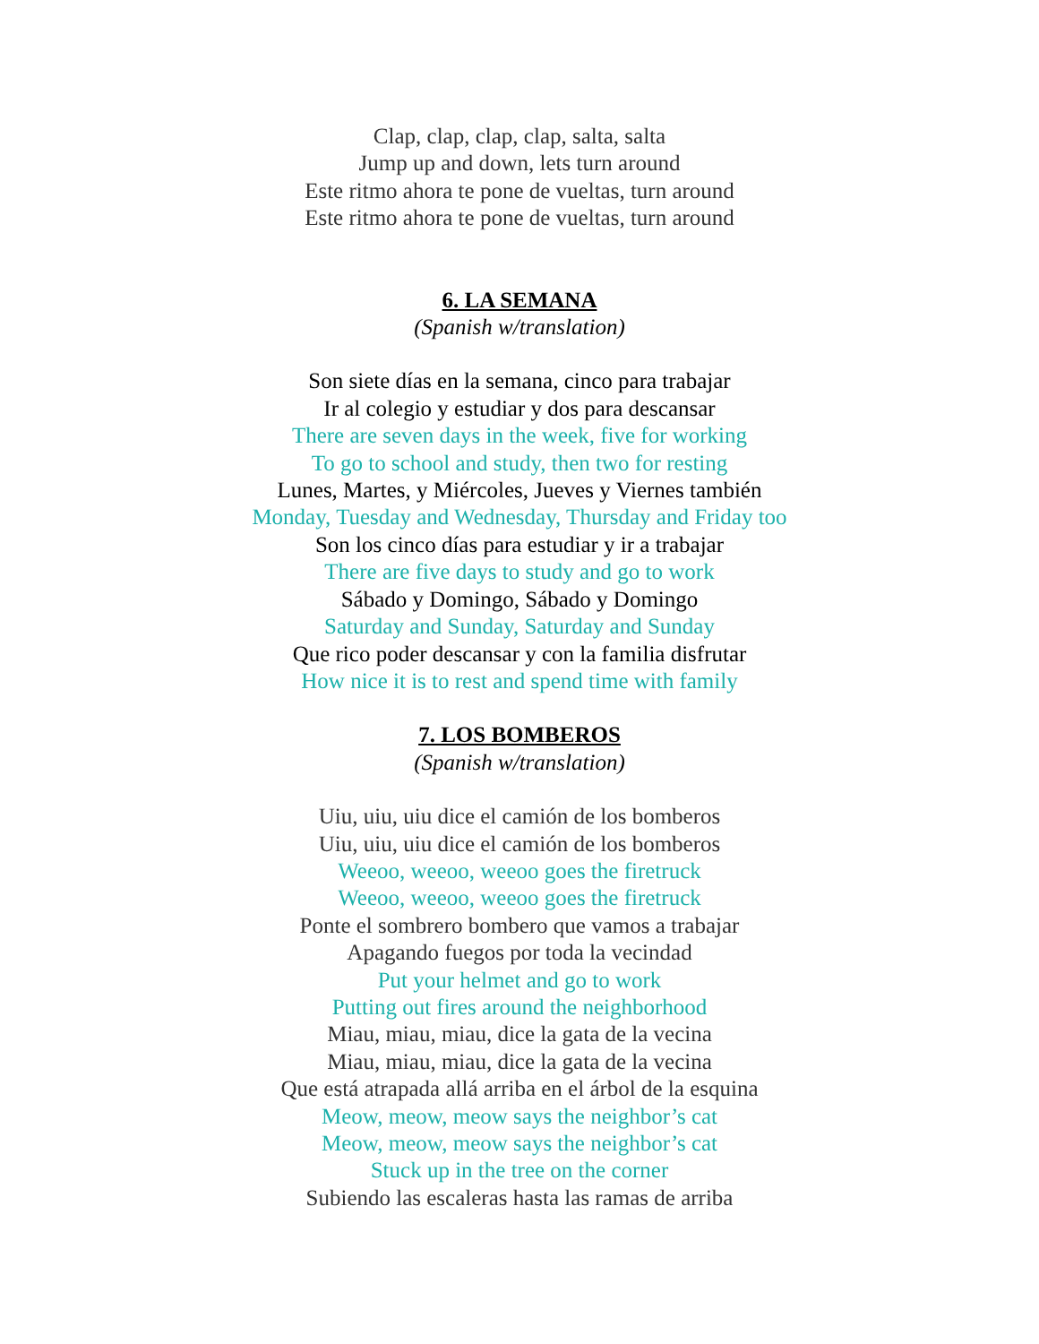Clap, clap, clap, clap, salta, salta
Jump up and down, lets turn around
Este ritmo ahora te pone de vueltas, turn around
Este ritmo ahora te pone de vueltas, turn around
6. LA SEMANA
(Spanish w/translation)
Son siete días en la semana, cinco para trabajar
Ir al colegio y estudiar y dos para descansar
There are seven days in the week, five for working
To go to school and study, then two for resting
Lunes, Martes, y Miércoles, Jueves y Viernes también
Monday, Tuesday and Wednesday, Thursday and Friday too
Son los cinco días para estudiar y ir a trabajar
There are five days to study and go to work
Sábado y Domingo, Sábado y Domingo
Saturday and Sunday, Saturday and Sunday
Que rico poder descansar y con la familia disfrutar
How nice it is to rest and spend time with family
7. LOS BOMBEROS
(Spanish w/translation)
Uiu, uiu, uiu dice el camión de los bomberos
Uiu, uiu, uiu dice el camión de los bomberos
Weeoo, weeoo, weeoo goes the firetruck
Weeoo, weeoo, weeoo goes the firetruck
Ponte el sombrero bombero que vamos a trabajar
Apagando fuegos por toda la vecindad
Put your helmet and go to work
Putting out fires around the neighborhood
Miau, miau, miau, dice la gata de la vecina
Miau, miau, miau, dice la gata de la vecina
Que está atrapada allá arriba en el árbol de la esquina
Meow, meow, meow says the neighbor’s cat
Meow, meow, meow says the neighbor’s cat
Stuck up in the tree on the corner
Subiendo las escaleras hasta las ramas de arriba